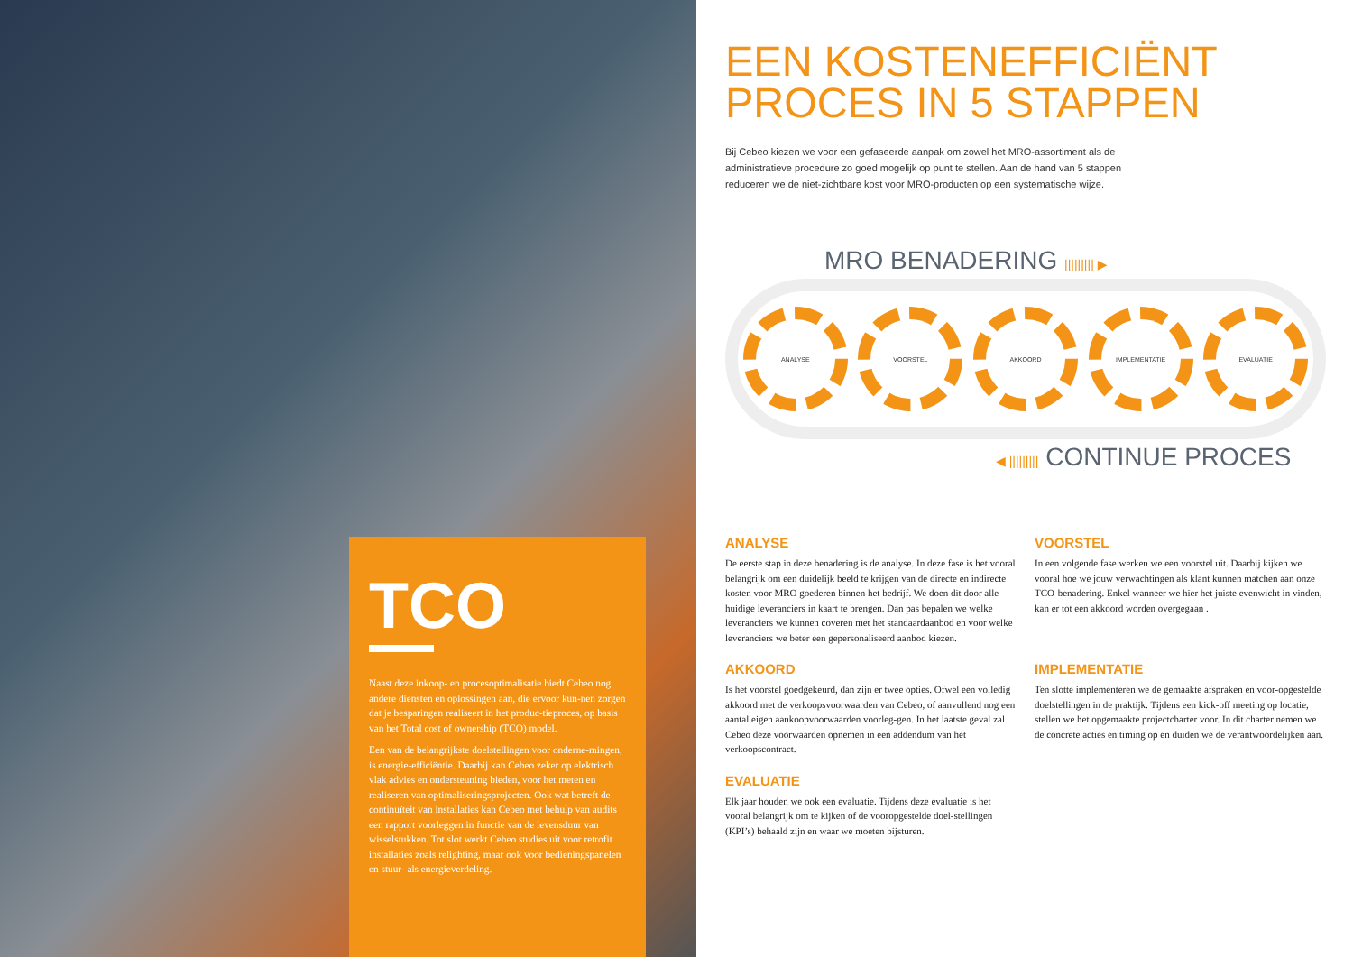TCO
Naast deze inkoop- en procesoptimalisatie biedt Cebeo nog andere diensten en oplossingen aan, die ervoor kun-nen zorgen dat je besparingen realiseert in het produc-tieproces, op basis van het Total cost of ownership (TCO) model.
Een van de belangrijkste doelstellingen voor onderne-mingen, is energie-efficiëntie. Daarbij kan Cebeo zeker op elektrisch vlak advies en ondersteuning bieden, voor het meten en realiseren van optimaliseringsprojecten. Ook wat betreft de continuïteit van installaties kan Cebeo met behulp van audits een rapport voorleggen in functie van de levensduur van wisselstukken. Tot slot werkt Cebeo studies uit voor retrofit installaties zoals relighting, maar ook voor bedieningspanelen en stuur- als energieverdeling.
EEN KOSTENEFFICIËNT
PROCES IN 5 STAPPEN
Bij Cebeo kiezen we voor een gefaseerde aanpak om zowel het MRO-assortiment als de administratieve procedure zo goed mogelijk op punt te stellen. Aan de hand van 5 stappen reduceren we de niet-zichtbare kost voor MRO-producten op een systematische wijze.
MRO BENADERING ||||||||| ▶
ANALYSE VOORSTEL AKKOORD IMPLEMENTATIE EVALUATIE
◀ ||||||||| CONTINUE PROCES
ANALYSE
De eerste stap in deze benadering is de analyse. In deze fase is het vooral belangrijk om een duidelijk beeld te krijgen van de directe en indirecte kosten voor MRO goederen binnen het bedrijf. We doen dit door alle huidige leveranciers in kaart te brengen. Dan pas bepalen we welke leveranciers we kunnen coveren met het standaardaanbod en voor welke leveranciers we beter een gepersonaliseerd aanbod kiezen.
VOORSTEL
In een volgende fase werken we een voorstel uit. Daarbij kijken we vooral hoe we jouw verwachtingen als klant kunnen matchen aan onze TCO-benadering. Enkel wanneer we hier het juiste evenwicht in vinden, kan er tot een akkoord worden overgegaan .
AKKOORD
Is het voorstel goedgekeurd, dan zijn er twee opties. Ofwel een volledig akkoord met de verkoopsvoorwaarden van Cebeo, of aanvullend nog een aantal eigen aankoopvoorwaarden voorleg-gen. In het laatste geval zal Cebeo deze voorwaarden opnemen in een addendum van het verkoopscontract.
IMPLEMENTATIE
Ten slotte implementeren we de gemaakte afspraken en voor-opgestelde doelstellingen in de praktijk. Tijdens een kick-off meeting op locatie, stellen we het opgemaakte projectcharter voor. In dit charter nemen we de concrete acties en timing op en duiden we de verantwoordelijken aan.
EVALUATIE
Elk jaar houden we ook een evaluatie. Tijdens deze evaluatie is het vooral belangrijk om te kijken of de vooropgestelde doel-stellingen (KPI’s) behaald zijn en waar we moeten bijsturen.